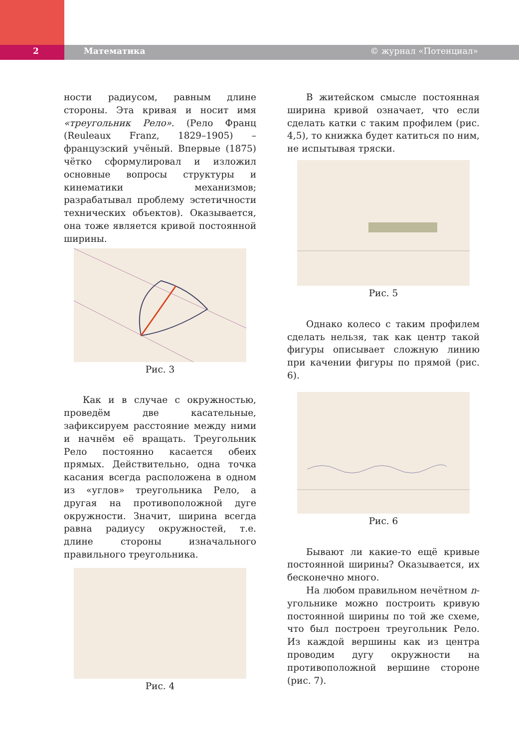2 Математика © журнал «Потенциал»
ности радиусом, равным длине стороны. Эта кривая и носит имя «треугольник Рело». (Рело Франц (Reuleaux Franz, 1829–1905) – французский учёный. Впервые (1875) чётко сформулировал и изложил основные вопросы структуры и кинематики механизмов; разрабатывал проблему эстетичности технических объектов). Оказывается, она тоже является кривой постоянной ширины.
Рис. 3
Как и в случае с окружностью, проведём две касательные, зафиксируем расстояние между ними и начнём её вращать. Треугольник Рело постоянно касается обеих прямых. Действительно, одна точка касания всегда расположена в одном из «углов» треугольника Рело, а другая на противоположной дуге окружности. Значит, ширина всегда равна радиусу окружностей, т.е. длине стороны изначального правильного треугольника.
Рис. 4
В житейском смысле постоянная ширина кривой означает, что если сделать катки с таким профилем (рис. 4,5), то книжка будет катиться по ним, не испытывая тряски.
Рис. 5
Однако колесо с таким профилем сделать нельзя, так как центр такой фигуры описывает сложную линию при качении фигуры по прямой (рис. 6).
Рис. 6
Бывают ли какие-то ещё кривые постоянной ширины? Оказывается, их бесконечно много.
На любом правильном нечётном n-угольнике можно построить кривую постоянной ширины по той же схеме, что был построен треугольник Рело. Из каждой вершины как из центра проводим дугу окружности на противоположной вершине стороне (рис. 7).